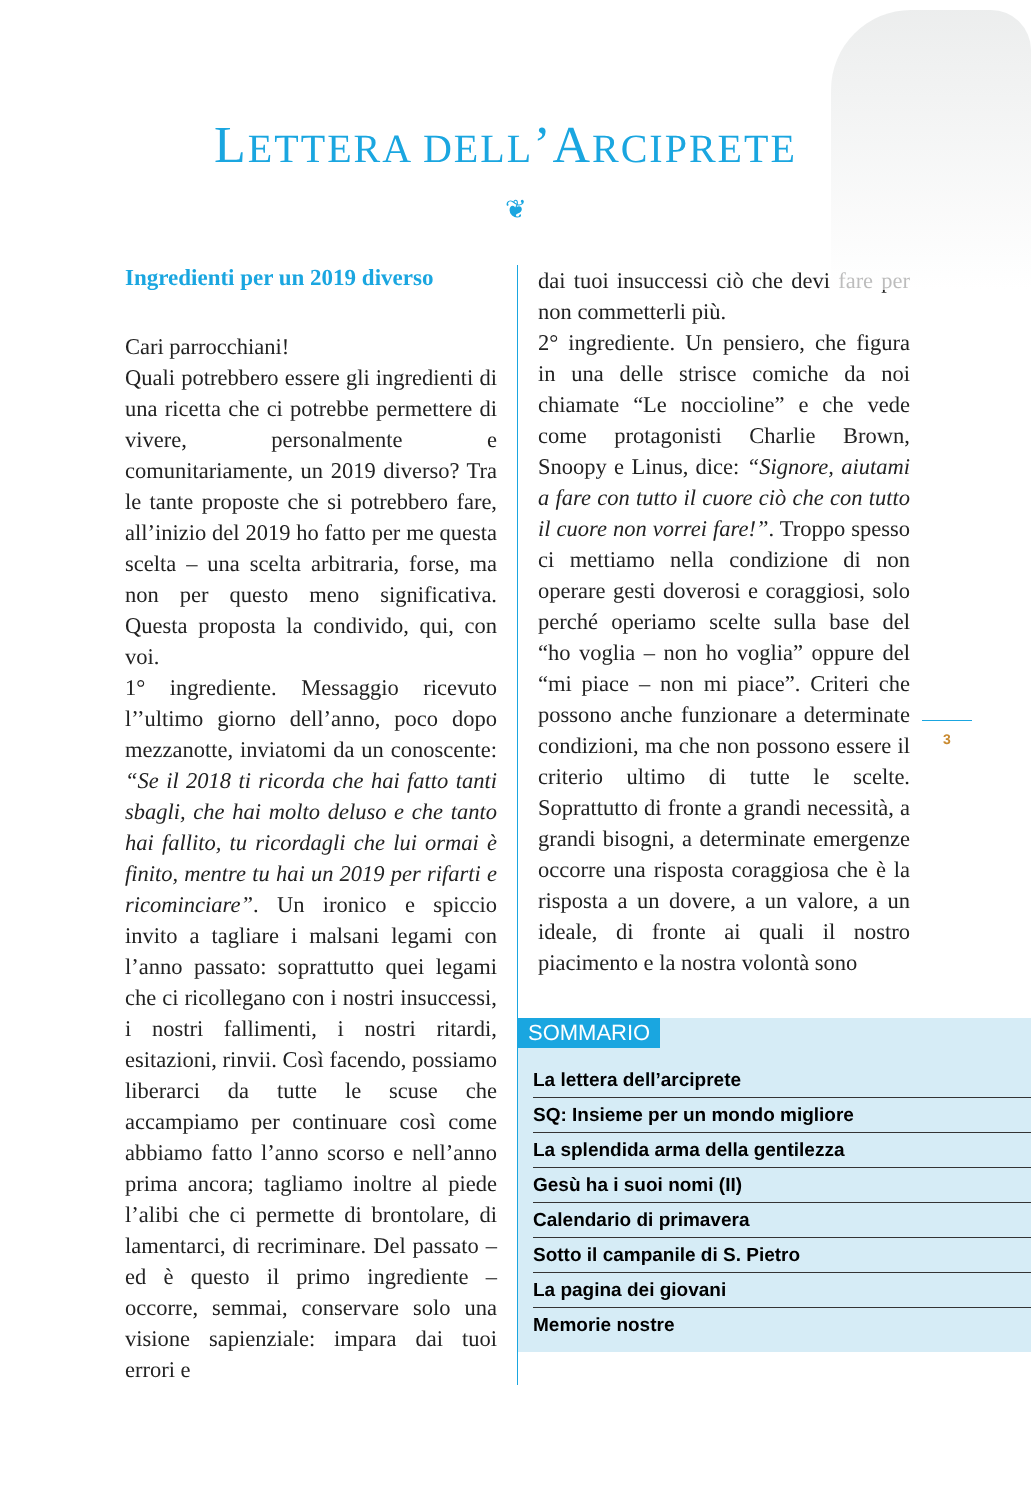LETTERA DELL’ARCIPRETE
❦
Ingredienti per un 2019 diverso
Cari parrocchiani!
Quali potrebbero essere gli ingredienti di una ricetta che ci potrebbe permettere di vivere, personalmente e comunitariamente, un 2019 diverso? Tra le tante proposte che si potrebbero fare, all’inizio del 2019 ho fatto per me questa scelta – una scelta arbitraria, forse, ma non per questo meno significativa. Questa proposta la condivido, qui, con voi.
1° ingrediente. Messaggio ricevuto l’’ultimo giorno dell’anno, poco dopo mezzanotte, inviatomi da un conoscente: “Se il 2018 ti ricorda che hai fatto tanti sbagli, che hai molto deluso e che tanto hai fallito, tu ricordagli che lui ormai è finito, mentre tu hai un 2019 per rifarti e ricominciare”. Un ironico e spiccio invito a tagliare i malsani legami con l’anno passato: soprattutto quei legami che ci ricollegano con i nostri insuccessi, i nostri fallimenti, i nostri ritardi, esitazioni, rinvii. Così facendo, possiamo liberarci da tutte le scuse che accampiamo per continuare così come abbiamo fatto l’anno scorso e nell’anno prima ancora; tagliamo inoltre al piede l’alibi che ci permette di brontolare, di lamentarci, di recriminare. Del passato – ed è questo il primo ingrediente – occorre, semmai, conservare solo una visione sapienziale: impara dai tuoi errori e
dai tuoi insuccessi ciò che devi fare per non commetterli più.
2° ingrediente. Un pensiero, che figura in una delle strisce comiche da noi chiamate “Le noccioline” e che vede come protagonisti Charlie Brown, Snoopy e Linus, dice: “Signore, aiutami a fare con tutto il cuore ciò che con tutto il cuore non vorrei fare!”. Troppo spesso ci mettiamo nella condizione di non operare gesti doverosi e coraggiosi, solo perché operiamo scelte sulla base del “ho voglia – non ho voglia” oppure del “mi piace – non mi piace”. Criteri che possono anche funzionare a determinate condizioni, ma che non possono essere il criterio ultimo di tutte le scelte. Soprattutto di fronte a grandi necessità, a grandi bisogni, a determinate emergenze occorre una risposta coraggiosa che è la risposta a un dovere, a un valore, a un ideale, di fronte ai quali il nostro piacimento e la nostra volontà sono
SOMMARIO
La lettera dell’arciprete
SQ: Insieme per un mondo migliore
La splendida arma della gentilezza
Gesù ha i suoi nomi (II)
Calendario di primavera
Sotto il campanile di S. Pietro
La pagina dei giovani
Memorie nostre
3